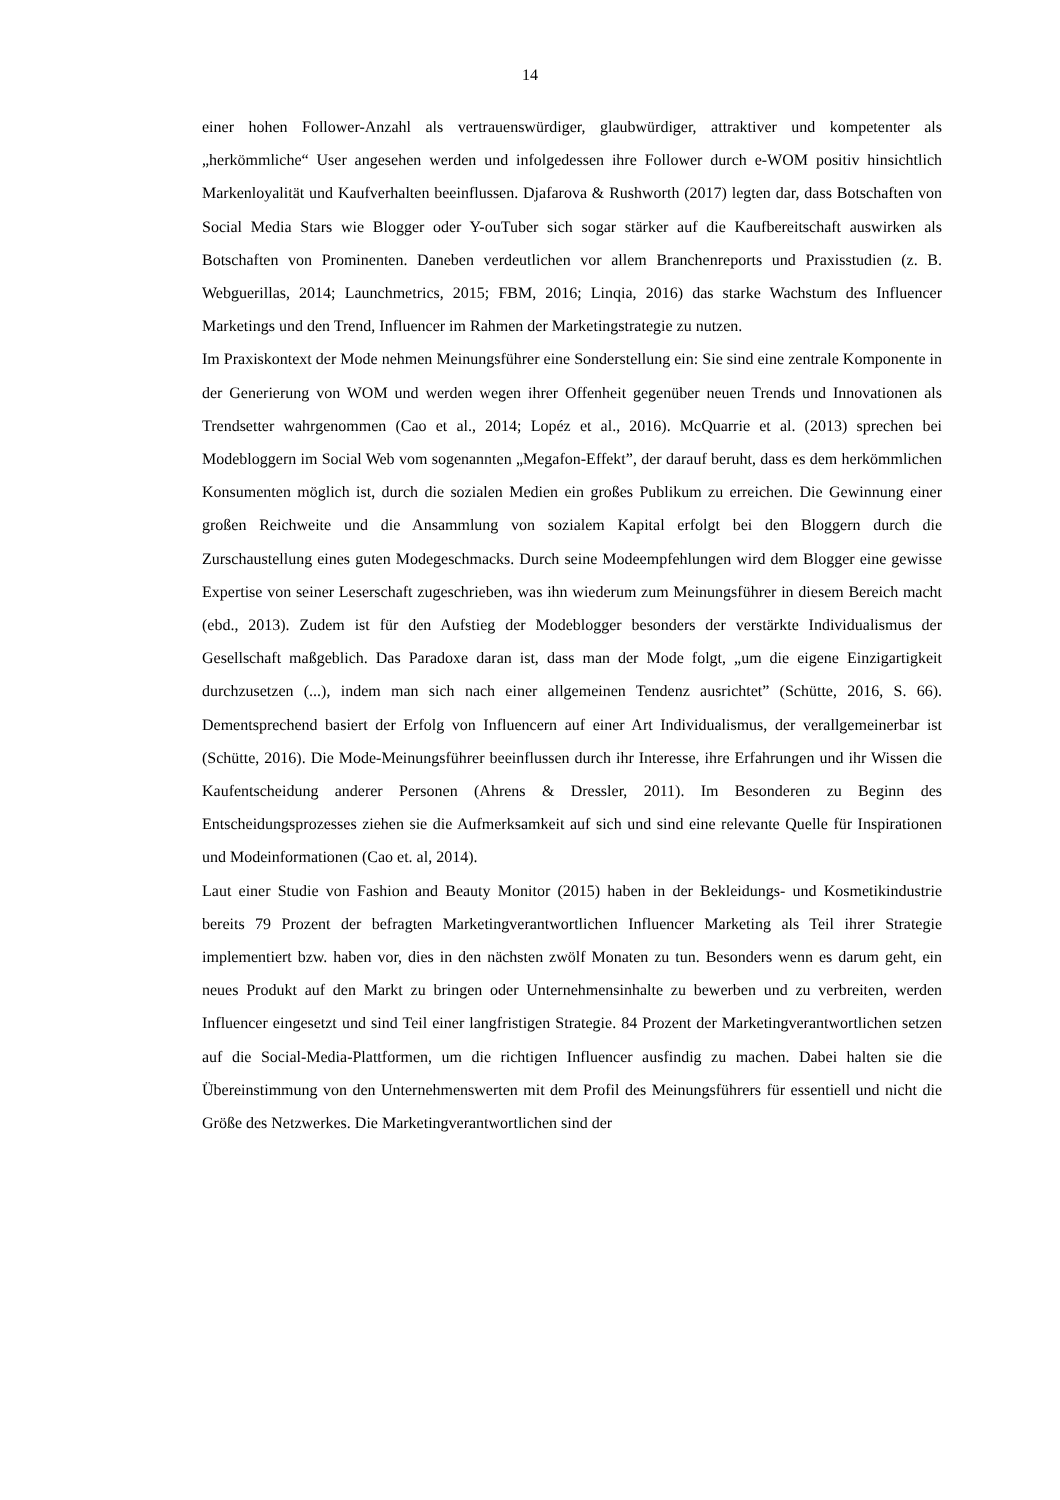14
einer hohen Follower-Anzahl als vertrauenswürdiger, glaubwürdiger, attraktiver und kompetenter als „herkömmliche“ User angesehen werden und infolgedessen ihre Follower durch e-WOM positiv hinsichtlich Markenloyalität und Kaufverhalten beeinflussen. Djafarova & Rushworth (2017) legten dar, dass Botschaften von Social Media Stars wie Blogger oder Y-ouTuber sich sogar stärker auf die Kaufbereitschaft auswirken als Botschaften von Prominenten. Daneben verdeutlichen vor allem Branchenreports und Praxisstudien (z. B. Webguerillas, 2014; Launchmetrics, 2015; FBM, 2016; Linqia, 2016) das starke Wachstum des Influencer Marketings und den Trend, Influencer im Rahmen der Marketingstrategie zu nutzen.
Im Praxiskontext der Mode nehmen Meinungsführer eine Sonderstellung ein: Sie sind eine zentrale Komponente in der Generierung von WOM und werden wegen ihrer Offenheit gegenüber neuen Trends und Innovationen als Trendsetter wahrgenommen (Cao et al., 2014; Lopéz et al., 2016). McQuarrie et al. (2013) sprechen bei Modebloggern im Social Web vom sogenannten „Megafon-Effekt”, der darauf beruht, dass es dem herkömmlichen Konsumenten möglich ist, durch die sozialen Medien ein großes Publikum zu erreichen. Die Gewinnung einer großen Reichweite und die Ansammlung von sozialem Kapital erfolgt bei den Bloggern durch die Zurschaustellung eines guten Modegeschmacks. Durch seine Modeempfehlungen wird dem Blogger eine gewisse Expertise von seiner Leserschaft zugeschrieben, was ihn wiederum zum Meinungsführer in diesem Bereich macht (ebd., 2013). Zudem ist für den Aufstieg der Modeblogger besonders der verstärkte Individualismus der Gesellschaft maßgeblich. Das Paradoxe daran ist, dass man der Mode folgt, „um die eigene Einzigartigkeit durchzusetzen (...), indem man sich nach einer allgemeinen Tendenz ausrichtet” (Schütte, 2016, S. 66). Dementsprechend basiert der Erfolg von Influencern auf einer Art Individualismus, der verallgemeinerbar ist (Schütte, 2016). Die Mode-Meinungsführer beeinflussen durch ihr Interesse, ihre Erfahrungen und ihr Wissen die Kaufentscheidung anderer Personen (Ahrens & Dressler, 2011). Im Besonderen zu Beginn des Entscheidungsprozesses ziehen sie die Aufmerksamkeit auf sich und sind eine relevante Quelle für Inspirationen und Modeinformationen (Cao et. al, 2014).
Laut einer Studie von Fashion and Beauty Monitor (2015) haben in der Bekleidungs- und Kosmetikindustrie bereits 79 Prozent der befragten Marketingverantwortlichen Influencer Marketing als Teil ihrer Strategie implementiert bzw. haben vor, dies in den nächsten zwölf Monaten zu tun. Besonders wenn es darum geht, ein neues Produkt auf den Markt zu bringen oder Unternehmensinhalte zu bewerben und zu verbreiten, werden Influencer eingesetzt und sind Teil einer langfristigen Strategie. 84 Prozent der Marketingverantwortlichen setzen auf die Social-Media-Plattformen, um die richtigen Influencer ausfindig zu machen. Dabei halten sie die Übereinstimmung von den Unternehmenswerten mit dem Profil des Meinungsführers für essentiell und nicht die Größe des Netzwerkes. Die Marketingverantwortlichen sind der